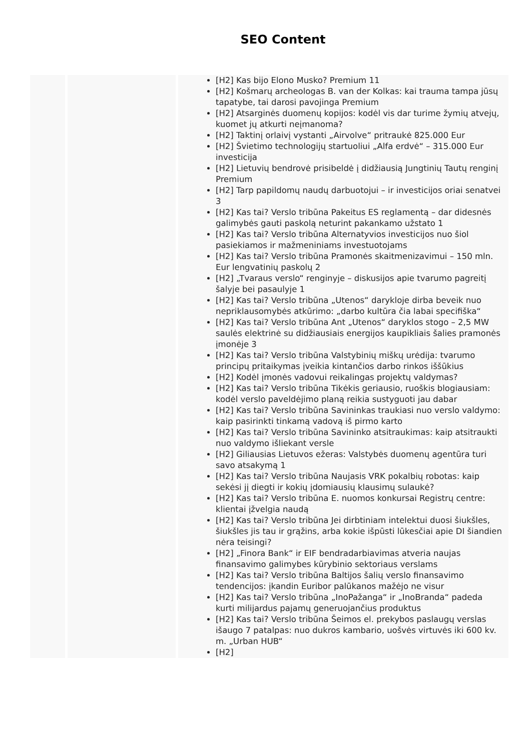SEO Content
| | | [H2] Kas bijo Elono Musko? Premium 11 [H2] Košmarų archeologas B. van der Kolkas: kai trauma tampa jūsų tapatybe, tai darosi pavojinga Premium [H2] Atsarginės duomenų kopijos: kodėl vis dar turime žymių atvejų, kuomet jų atkurti neįmanoma? [H2] Taktinį orlaivį vystanti „Airvolve“ pritraukė 825.000 Eur [H2] Švietimo technologijų startuoliui „Alfa erdvė“ – 315.000 Eur investicija [H2] Lietuvių bendrovė prisibeldė į didžiausią Jungtinių Tautų renginį Premium [H2] Tarp papildomų naudų darbuotojui – ir investicijos oriai senatvei 3 [H2] Kas tai? Verslo tribūna Pakeitus ES reglamentą – dar didesnės galimybės gauti paskolą neturint pakankamo užstato 1 [H2] Kas tai? Verslo tribūna Alternatyvios investicijos nuo šiol pasiekiamos ir mažmeniniams investuotojams [H2] Kas tai? Verslo tribūna Pramonės skaitmenizavimui – 150 mln. Eur lengvatinių paskolų 2 [H2] „Tvaraus verslo“ renginyje – diskusijos apie tvarumo pagreitį šalyje bei pasaulyje 1 [H2] Kas tai? Verslo tribūna „Utenos“ darykloje dirba beveik nuo nepriklausomybės atkūrimo: „darbo kultūra čia labai specifiška“ [H2] Kas tai? Verslo tribūna Ant „Utenos“ daryklos stogo – 2,5 MW saulės elektrinė su didžiausiais energijos kaupikliais šalies pramonės įmonėje 3 [H2] Kas tai? Verslo tribūna Valstybinių miškų urėdija: tvarumo principų pritaikymas įveikia kintančios darbo rinkos iššūkius [H2] Kodėl įmonės vadovui reikalingas projektų valdymas? [H2] Kas tai? Verslo tribūna Tikėkis geriausio, ruoškis blogiausiam: kodėl verslo paveldėjimo planą reikia sustyguoti jau dabar [H2] Kas tai? Verslo tribūna Savininkas traukiasi nuo verslo valdymo: kaip pasirinkti tinkamą vadovą iš pirmo karto [H2] Kas tai? Verslo tribūna Savininko atsitraukimas: kaip atsitraukti nuo valdymo išliekant versle [H2] Giliausias Lietuvos ežeras: Valstybės duomenų agentūra turi savo atsakymą 1 [H2] Kas tai? Verslo tribūna Naujasis VRK pokalbių robotas: kaip sekėsi jį diegti ir kokių įdomiausių klausimų sulaukė? [H2] Kas tai? Verslo tribūna E. nuomos konkursai Registrų centre: klientai įžvelgia naudą [H2] Kas tai? Verslo tribūna Jei dirbtiniam intelektui duosi šiukšles, šiukšles jis tau ir grąžins, arba kokie išpūsti lūkesčiai apie DI šiandien nėra teisingi? [H2] „Finora Bank“ ir EIF bendradarbiavimas atveria naujas finansavimo galimybes kūrybinio sektoriaus verslams [H2] Kas tai? Verslo tribūna Baltijos šalių verslo finansavimo tendencijos: įkandin Euribor palūkanos mažėjo ne visur [H2] Kas tai? Verslo tribūna „InoPažanga“ ir „InoBranda“ padeda kurti milijardus pajamų generuojančius produktus [H2] Kas tai? Verslo tribūna Šeimos el. prekybos paslaugų verslas išaugo 7 patalpas: nuo dukros kambario, uošvės virtuvės iki 600 kv. m. „Urban HUB“ [H2] |